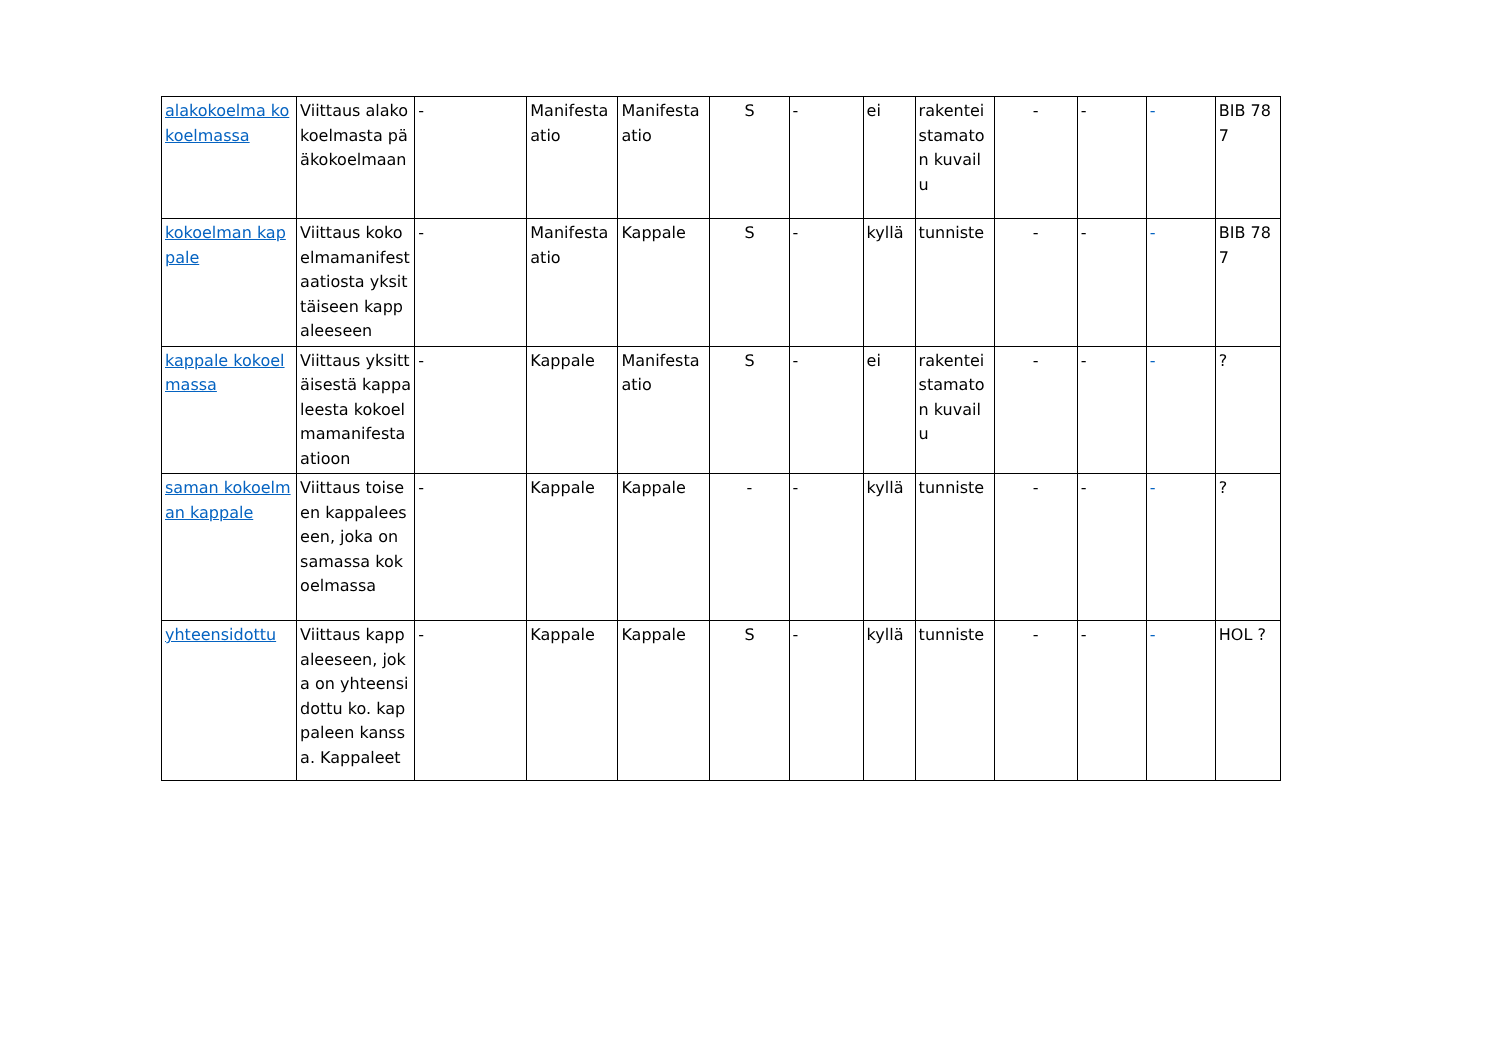| alakokoelma kokoelmassa | Viittaus alakokoelmasta pääkokoelmaan | - | Manifestaatio | Manifestaatio | S | - | ei | rakenteistamaton kuvailu | - | - | - | BIB 787 |
| kokoelman kappale | Viittaus kokoelmamanifestaatiosta yksittäiseen kappaleeseen | - | Manifestaatio | Kappale | S | - | kyllä | tunniste | - | - | - | BIB 787 |
| kappale kokoelmassa | Viittaus yksittäisestä kappaleesta kokoelmamanifestaatioon | - | Kappale | Manifestaatio | S | - | ei | rakenteistamaton kuvailu | - | - | - | ? |
| saman kokoelman kappale | Viittaus toiseen kappaleeseen, joka on samassa kokoelmassa | - | Kappale | Kappale | - | - | kyllä | tunniste | - | - | - | ? |
| yhteensidottu | Viittaus kappaleeseen, joka on yhteensidottu ko. kappaleen kanssa. Kappaleet | - | Kappale | Kappale | S | - | kyllä | tunniste | - | - | - | HOL ? |